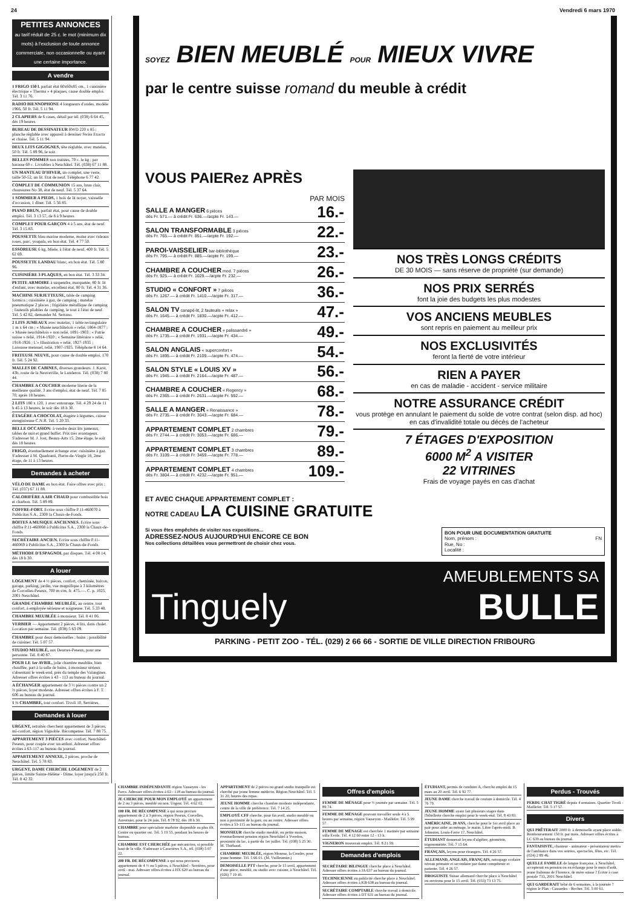24 Vendredi 6 mars 1970
PETITES ANNONCES
au tarif réduit de 25 c. le mot (minimum dix mots) à l'exclusion de toute annonce commerciale, non occasionnelle ou ayant une certaine importance.
A vendre
1 FRIGO 150 l. parfait état 60x60x85 cm., 1 cuisinière électrique « Therma » 4 plaques, cause double emploi. Tél. 3 11 76.
RADIO BIENNOPHONE 4 longueurs d'ondes, modèle 1966, 50 fr. Tél. 5 11 94.
2 CLAPIERS de 6 cases, détail par tél. (038) 6 64 45, dès 19 heures.
BUREAU DE DESSINATEUR RWD 220 x 85 ; planche réglable avec appareil à dessiner Swiss Exacta et chaise. Tél. 5 11 94.
DEUX LITS GIGOGNES, tête réglable, avec matelas, 50 fr. Tél. 5 89 96, le soir.
BELLES POMMES non traitées, 70 c. le kg ; par harasse 60 c. Livrables à Neuchâtel. Tél. (038) 67 11 88.
UN MANTEAU D'HIVER, un complet, une veste, taille 50-52, un lit. Etat de neuf. Téléphone 6 77 42.
COMPLET DE COMMUNION 15 ans, brun clair, chaussures No 38, état de neuf. Tél. 5 37 64.
1 SOMMIER A PIEDS, 1 bois de lit noyer, vaisselle d'occasion, 1 dîner. Tél. 5 56 85.
PIANO BRUN, parfait état, pour cause de double emploi. Tél. 3 13 57, de 8 à 9 heures.
COMPLET POUR GARÇON 4 à 5 ans, état de neuf. Tél. 3 15 83.
POUSSETTE bleu marine moderne, moïse avec rideaux roses, parc, youpala, en bon état. Tél. 4 77 50.
ESSOREUSE 6 kg, Miele, à l'état de neuf, 400 fr. Tél. 5 62 69.
POUSSETTE LANDAU blanc, en bon état. Tél. 5 80 96.
CUISINIÈRE 3 PLAQUES, en bon état. Tél. 3 33 34.
PETITE ARMOIRE à suspendre, marquetée, 80 fr. lit d'enfant, avec matelas, excellent état, 80 fr. Tél. 4 31 36.
MACHINE SURJETTEUSE, table de camping formica ; cuisinière à gaz, de camping ; matelas pneumatique 2 places ; frigidaire métallique de camping ; fauteuils pliables de camping, le tout à l'état de neuf. Tél. 5 42 82, demander M. Serrano.
2 LITS JUMEAUX avec matelas, 1 table rectangulaire 1 m x 64 cm ; « Musée neuchâtelois » relié, 1864-1877 ; « Musée neuchâtelois » non relié, 1891-1903 ; « Patrie suisse » relié, 1914-1920 ; « Semaine littéraire » relié, 1918-1926 ; L'« Illustration » relié, 1927-1935 ; Larousse mensuel, relié, 1907-1925. Téléphone 8 14 64.
FRITEUSE NEUVE, pour cause de double emploi, 170 fr. Tél. 5 24 92.
MALLES DE CABINES, diverses grandeurs. J. Karst, 43b, route de la Neuveville, le Landeron. Tél. (038) 7 80 44.
CHAMBRE A COUCHER moderne literie de la meilleure qualité, 3 ans d'emploi, état de neuf. Tél. 7 85 70, après 18 heures.
2 LITS 180 x 120, 1 avec entourage. Tél. 4 29 24 de 11 h 45 à 13 heures, le soir dès 18 h 30.
ÉTAGÈRE A CHOCOLAT, étagère à légumes, caisse enregistreuse C.N.R. Tél. 5 20 33.
BELLE OCCASION: à vendre deux lits jumeaux, tables de nuit et grand buffet. Prix très avantageux. S'adresser M. J. Jost, Beaux-Arts 15, 2me étage, le soir dès 18 heures.
FRIGO, éventuellement échange avec cuisinière à gaz. S'adresser à M. Quadranti, Pierre-de-Vingle 18, 2me étage, de 11 à 13 heures.
Demandes à acheter
VÉLO DE DAME en bon état. Faire offres avec prix ; Tél. (037) 67 11 88.
CALORIFÈRE A AIR CHAUD pour combustible bois et charbon. Tél. 5 89 89.
COFFRE-FORT. Ecrire sous chiffre P.11-460070 à Publicitas S.A., 2300 la Chaux-de-Fonds.
BOITES A MUSIQUE ANCIENNES. Ecrire sous chiffre P.11-460068 à Publicitas S.A., 2300 la Chaux-de-Fonds.
SECRÉTAIRE ANCIEN. Ecrire sous chiffre P.11-460069 à Publicitas S.A., 2300 la Chaux-de-Fonds.
MÉTHODE D'ESPAGNOL par disques. Tél. 4 08 14, dès 18 h 30.
A louer
LOGEMENT de 4 ½ pièces, confort, cheminée, balcon, garage, parking, jardin, vue magnifique à 3 kilomètres de Corcelles-Peseux, 700 m s/m, fr. 475.—. C. p. 1025, 2001 Neuchâtel.
GRANDE CHAMBRE MEUBLÉE, au centre, tout confort, à employée sérieuse et soigneuse. Tél. 5 33 48.
CHAMBRE MEUBLÉE à monsieur. Tél. 8 41 06.
VERBIER — Appartement 2 pièces, 4 lits, dans chalet. Location par semaine. Tél. (038) 5 63 09.
CHAMBRE pour deux demoiselles ; bains ; possibilité de cuisiner. Tél. 5 07 57.
STUDIO MEUBLÉ, aux Deurres-Peseux, pour une personne. Tél. 8 40 87.
POUR LE 1er AVRIL, jolie chambre meublée, bien chauffée, part à la salle de bains, à monsieur sérieux s'absentant le week-end, près du temple des Valangines. Adresser offres écrites à 43 - 113 au bureau du journal.
A ÉCHANGER appartement de 3 ½ pièces contre un 2 ½ pièces, loyer modeste. Adresser offres écrites à F. T. 606 au bureau du journal.
1 ½ CHAMBRE, tout confort. Tivoli 10, Serrières.
Demandes à louer
URGENT, retraités cherchent appartement de 3 pièces, mi-confort, région Vignoble. Récompense. Tél. 7 88 75.
APPARTEMENT 3 PIÈCES avec confort, Neuchâtel-Peseux, pour couple avec un enfant. Adresser offres écrites à 63-117 au bureau du journal.
APPARTEMENT ANNEXE, 2 pièces, proche de Neuchâtel. Tél. 5 78 83.
URGENT, DAME CHERCHE LOGEMENT de 2 pièces, limite Sainte-Hélène - Dime, loyer jusqu'à 250 fr. Tél. 8 42 32.
SOYEZ BIEN MEUBLÉ POUR MIEUX VIVRE
par le centre suisse romand du meuble à crédit
VOUS PAIERez APRÈS
PAR MOIS
| SALLE A MANGER 6 pièces dès Fr. 571.— à crédit Fr. 636.—/acpte Fr. 143.— | 16.- |
| SALON TRANSFORMABLE 3 pièces dès Fr. 765.— à crédit Fr. 851.—/acpte Fr. 192.— | 22.- |
| PAROI-VAISSELIER bar-bibliothèque dès Fr. 795.— à crédit Fr. 885.—/acpte Fr. 199.— | 23.- |
| CHAMBRE A COUCHER mod. 7 pièces dès Fr. 925.— à crédit Fr. 1029.—/acpte Fr. 232.— | 26.- |
| STUDIO « CONFORT » 7 pièces dès Fr. 1267.— à crédit Fr. 1410.—/acpte Fr. 317.— | 36.- |
| SALON TV canapé-lit, 2 fauteuils « relax » dès Fr. 1645.— à crédit Fr. 1830.—/acpte Fr. 412.— | 47.- |
| CHAMBRE A COUCHER « palissandré » dès Fr. 1735.— à crédit Fr. 1931.—/acpte Fr. 434.— | 49.- |
| SALON ANGLAIS « superconfort » dès Fr. 1895.— à crédit Fr. 2109.—/acpte Fr. 474.— | 54.- |
| SALON STYLE « LOUIS XV » dès Fr. 1945.— à crédit Fr. 2164.—/acpte Fr. 487.— | 56.- |
| CHAMBRE A COUCHER « Regency » dès Fr. 2365.— à crédit Fr. 2631.—/acpte Fr. 592.— | 68.- |
| SALLE A MANGER « Renaissance » dès Fr. 2735.— à crédit Fr. 3043.—/acpte Fr. 684.— | 78.- |
| APPARTEMENT COMPLET 2 chambres dès Fr. 2744.— à crédit Fr. 3053.—/acpte Fr. 686.— | 79.- |
| APPARTEMENT COMPLET 3 chambres dès Fr. 3109.— à crédit Fr. 3459.—/acpte Fr. 778.— | 89.- |
| APPARTEMENT COMPLET 4 chambres dès Fr. 3804.— à crédit Fr. 4232.—/acpte Fr. 951.— | 109.- |
NOS TRÈS LONGS CRÉDITS
DE 30 MOIS — sans réserve de propriété (sur demande)
NOS PRIX SERRÉS
font la joie des budgets les plus modestes
VOS ANCIENS MEUBLES
sont repris en paiement au meilleur prix
NOS EXCLUSIVITÉS
feront la fierté de votre intérieur
RIEN A PAYER
en cas de maladie - accident - service militaire
NOTRE ASSURANCE CRÉDIT
vous protège en annulant le paiement du solde de votre contrat (selon disp. ad hoc) en cas d'invalidité totale ou décès de l'acheteur
7 ÉTAGES D'EXPOSITION
6000 M<sup>2</sup> A VISITER
22 VITRINES
Frais de voyage payés en cas d'achat
ET AVEC CHAQUE APPARTEMENT COMPLET :
NOTRE CADEAU LA CUISINE GRATUITE
Si vous êtes empêchés de visiter nos expositions...
ADRESSEZ-NOUS AUJOURD'HUI ENCORE CE BON
Nos collections détaillées vous permettront de choisir chez vous.
BON POUR UNE DOCUMENTATION GRATUITE
Nom, prénom : FN
Rue, No :
Localité :
AMEUBLEMENTS SA
Tinguely BULLE
PARKING - PETIT ZOO - TÉL. (029) 2 66 66 - SORTIE DE VILLE DIRECTION FRIBOURG
CHAMBRE INDÉPENDANTE région Vauseyon - les Parcs. Adresser offres écrites à 63 - 118 au bureau du journal.
JE CHERCHE POUR MON EMPLOYÉ un appartement de 2 ou 3 pièces, meublé ou non. Urgent. Tél. 4 62 02.
100 FR. DE RÉCOMPENSE à qui nous procure appartement de 2 à 3 pièces, région Peseux, Corcelles, Auvernier, pour le 24 juin. Tél. 8 78 92, dès 18 h 30.
CHAMBRE pour spécialiste marbrier disponible au plus tôt. Centre ou quartier est. Tél. 5 19 55, pendant les heures de bureau.
CHAMBRE EST CHERCHÉE par mécanicien, si possible haut de la ville. S'adresser à Caractères S.A., tél. (038) 5 07 22.
200 FR. DE RÉCOMPENSE à qui nous procurera appartement de 4 ½ ou 5 pièces, à Neuchâtel - Serrières, pour avril - mai. Adresser offres écrites à HX 620 au bureau du journal.
APPARTEMENT de 2 pièces ou grand studio tranquille est cherché par jeune femme médecin. Région Neuchâtel. Tél. 5 31 20, heures des repas.
JEUNE HOMME cherche chambre modeste indépendante, centre de la ville de préférence. Tél. 7 14 25.
EMPLOYÉ CFF cherche, pour fin avril, studio meublé ou non à proximité de la gare, ou au centre. Adresser offres écrites à 53-115 au bureau du journal.
MONSIEUR cherche studio meublé, ou petite maison, éventuellement pension région Neuchâtel à Yverdon, proximité du lac, à partir du 1er juillet. Tél. (038) 5 25 30. M. Thiébaud.
CHAMBRE MEUBLÉE, région Monruz, la Coudre, pour jeune homme. Tél. 5 66 01. (M. Vuilleumier.)
DEMOISELLE PTT cherche, pour le 15 avril, appartement d'une pièce, meublé, ou studio avec cuisine, à Neuchâtel. Tél. (026) 7 19 45.
Offres d'emplois
FEMME DE MÉNAGE pour ½ journée par semaine. Tél. 5 89 74.
FEMME DE MÉNAGE pouvant travailler seule 4 à 5 heures par semaine, région Vauseyon - Maillefer. Tél. 5 99 57.
FEMME DE MÉNAGE est cherchée 1 matinée par semaine villa Evole. Tél. 4 12 60 entre 12 - 13 h.
VIGNERON trouverait emploi. Tél. 8 21 59.
Demandes d'emplois
SECRÉTAIRE BILINGUE cherche place à Neuchâtel. Adresser offres écrites à JA 637 au bureau du journal.
TECHNICIENNE en publicité cherche place à Neuchâtel. Adresser offres écrites à KB 638 au bureau du journal.
SECRÉTAIRE COMPTABLE cherche travail à domicile. Adresser offres écrites à DT 631 au bureau du journal.
ÉTUDIANT, permis de conduire A, cherche emploi du 15 mars au 20 avril. Tél. 6 92 77.
JEUNE DAME cherche travail de couture à domicile. Tél. 4 76 79.
JEUNE HOMME ayant fait plusieurs stages dans l'hôtellerie cherche emploi pour le week-end. Tél. 8 43 83.
AMÉRICAINE, 20 ANS, cherche pour le 1er avril place au pair pour aider au ménage, le matin. Libre l'après-midi. B. Johnston, Louis-Favre 17, Neuchâtel.
ÉTUDIANT donnerait leçons d'algèbre, géométrie, trigonométrie. Tél. 7 15 64.
FRANÇAIS, leçons pour étrangers. Tél. 4 26 57.
ALLEMAND, ANGLAIS, FRANÇAIS, rattrapage scolaire niveau primaire et secondaire par dame compétente et patiente. Tél. 4 26 57.
DROGUISTE Suisse allemand cherche place à Neuchâtel ou environs pour le 15 avril. Tél. (033) 73 13 75.
Perdus - Trouvés
PERDU CHAT TIGRÉ depuis 4 semaines. Quartier Tivoli - Maillefer. Tél. 5 17 57.
Divers
QUI PRÊTERAIT 2000 fr. à demoiselle ayant place stable. Remboursement 150 fr. par mois. Adresser offres écrites à LC 639 au bureau du journal.
FANTAISISTE, chanteur - animateur - présentateur mettra de l'ambiance dans vos soirées, spectacles, fêtes, etc. Tél. (024) 2 89 46.
QUELLE FAMILLE de langue française, à Neuchâtel, accepterait en pension ou en échange pour le mois d'août, jeune Italienne de Florence, de mère suisse ? Ecrire à case postale 733, 2001 Neuchâtel.
QUI GARDERAIT bébé de 6 semaines, à la journée ? région le Plan - Cassardes - Rocher. Tél. 5 00 61.